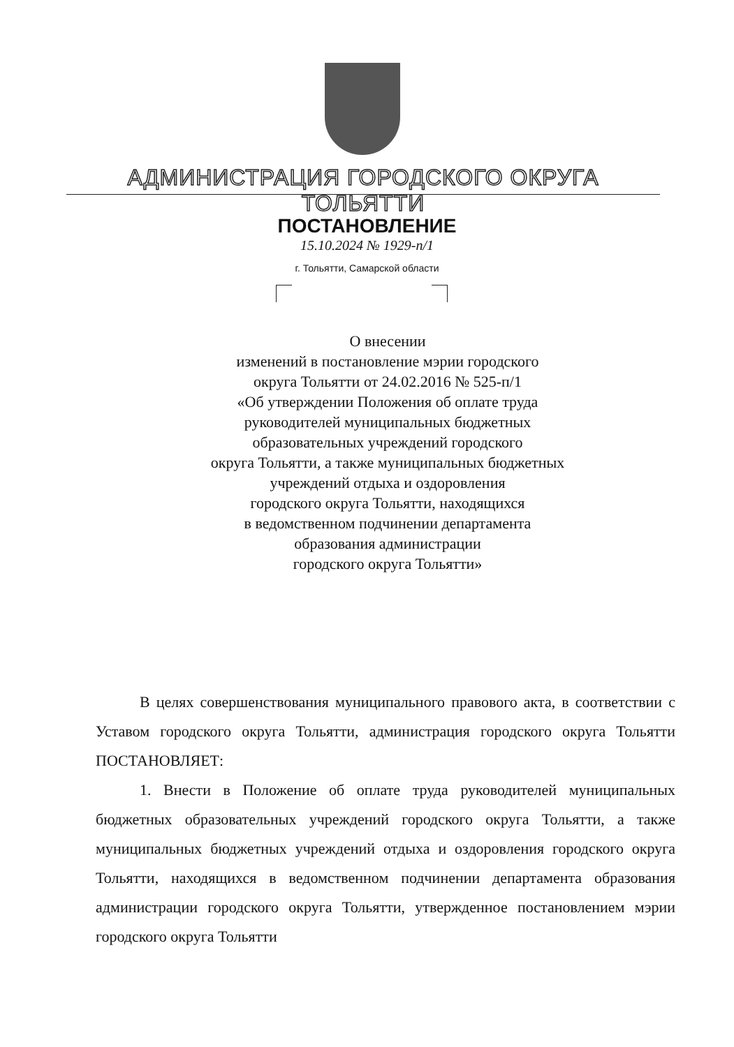АДМИНИСТРАЦИЯ ГОРОДСКОГО ОКРУГА ТОЛЬЯТТИ
ПОСТАНОВЛЕНИЕ
15.10.2024 № 1929-п/1
г. Тольятти, Самарской области
О внесении
изменений в постановление мэрии городского
округа Тольятти от 24.02.2016 № 525-п/1
«Об утверждении Положения об оплате труда
руководителей муниципальных бюджетных
образовательных учреждений городского
округа Тольятти, а также муниципальных бюджетных
учреждений отдыха и оздоровления
городского округа Тольятти, находящихся
в ведомственном подчинении департамента
образования администрации
городского округа Тольятти»
В целях совершенствования муниципального правового акта, в соответствии с Уставом городского округа Тольятти, администрация городского округа Тольятти ПОСТАНОВЛЯЕТ:
1. Внести в Положение об оплате труда руководителей муниципальных бюджетных образовательных учреждений городского округа Тольятти, а также муниципальных бюджетных учреждений отдыха и оздоровления городского округа Тольятти, находящихся в ведомственном подчинении департамента образования администрации городского округа Тольятти, утвержденное постановлением мэрии городского округа Тольятти